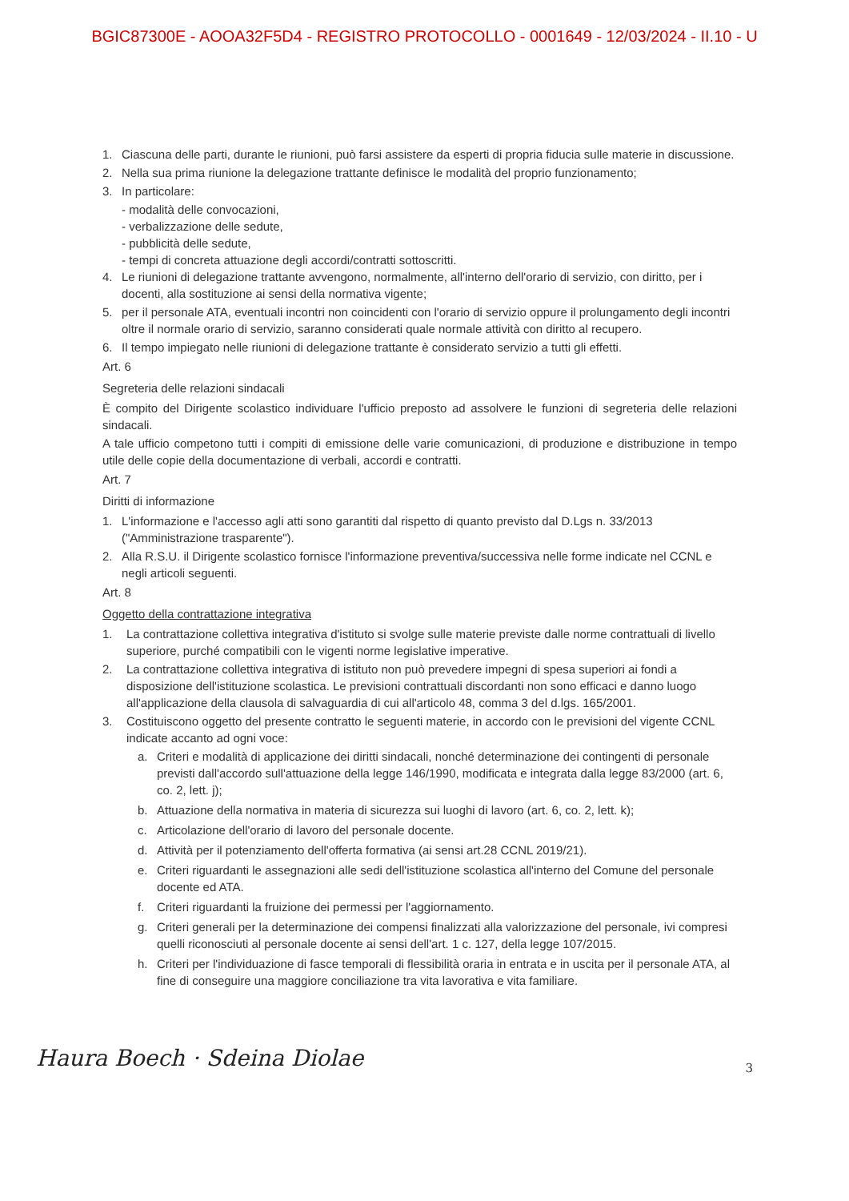BGIC87300E - AOOA32F5D4 - REGISTRO PROTOCOLLO - 0001649 - 12/03/2024 - II.10 - U
1. Ciascuna delle parti, durante le riunioni, può farsi assistere da esperti di propria fiducia sulle materie in discussione.
2. Nella sua prima riunione la delegazione trattante definisce le modalità del proprio funzionamento;
3. In particolare:
- modalità delle convocazioni,
- verbalizzazione delle sedute,
- pubblicità delle sedute,
- tempi di concreta attuazione degli accordi/contratti sottoscritti.
4. Le riunioni di delegazione trattante avvengono, normalmente, all'interno dell'orario di servizio, con diritto, per i docenti, alla sostituzione ai sensi della normativa vigente;
5. per il personale ATA, eventuali incontri non coincidenti con l'orario di servizio oppure il prolungamento degli incontri oltre il normale orario di servizio, saranno considerati quale normale attività con diritto al recupero.
6. Il tempo impiegato nelle riunioni di delegazione trattante è considerato servizio a tutti gli effetti.
Art. 6
Segreteria delle relazioni sindacali
È compito del Dirigente scolastico individuare l'ufficio preposto ad assolvere le funzioni di segreteria delle relazioni sindacali.
A tale ufficio competono tutti i compiti di emissione delle varie comunicazioni, di produzione e distribuzione in tempo utile delle copie della documentazione di verbali, accordi e contratti.
Art. 7
Diritti di informazione
1. L'informazione e l'accesso agli atti sono garantiti dal rispetto di quanto previsto dal D.Lgs n. 33/2013 ("Amministrazione trasparente").
2. Alla R.S.U. il Dirigente scolastico fornisce l'informazione preventiva/successiva nelle forme indicate nel CCNL e negli articoli seguenti.
Art. 8
Oggetto della contrattazione integrativa
1. La contrattazione collettiva integrativa d'istituto si svolge sulle materie previste dalle norme contrattuali di livello superiore, purché compatibili con le vigenti norme legislative imperative.
2. La contrattazione collettiva integrativa di istituto non può prevedere impegni di spesa superiori ai fondi a disposizione dell'istituzione scolastica. Le previsioni contrattuali discordanti non sono efficaci e danno luogo all'applicazione della clausola di salvaguardia di cui all'articolo 48, comma 3 del d.lgs. 165/2001.
3. Costituiscono oggetto del presente contratto le seguenti materie, in accordo con le previsioni del vigente CCNL indicate accanto ad ogni voce:
a. Criteri e modalità di applicazione dei diritti sindacali, nonché determinazione dei contingenti di personale previsti dall'accordo sull'attuazione della legge 146/1990, modificata e integrata dalla legge 83/2000 (art. 6, co. 2, lett. j);
b. Attuazione della normativa in materia di sicurezza sui luoghi di lavoro (art. 6, co. 2, lett. k);
c. Articolazione dell'orario di lavoro del personale docente.
d. Attività per il potenziamento dell'offerta formativa (ai sensi art.28 CCNL 2019/21).
e. Criteri riguardanti le assegnazioni alle sedi dell'istituzione scolastica all'interno del Comune del personale docente ed ATA.
f. Criteri riguardanti la fruizione dei permessi per l'aggiornamento.
g. Criteri generali per la determinazione dei compensi finalizzati alla valorizzazione del personale, ivi compresi quelli riconosciuti al personale docente ai sensi dell'art. 1 c. 127, della legge 107/2015.
h. Criteri per l'individuazione di fasce temporali di flessibilità oraria in entrata e in uscita per il personale ATA, al fine di conseguire una maggiore conciliazione tra vita lavorativa e vita familiare.
Haura Boech · Sdeina Diolae 3